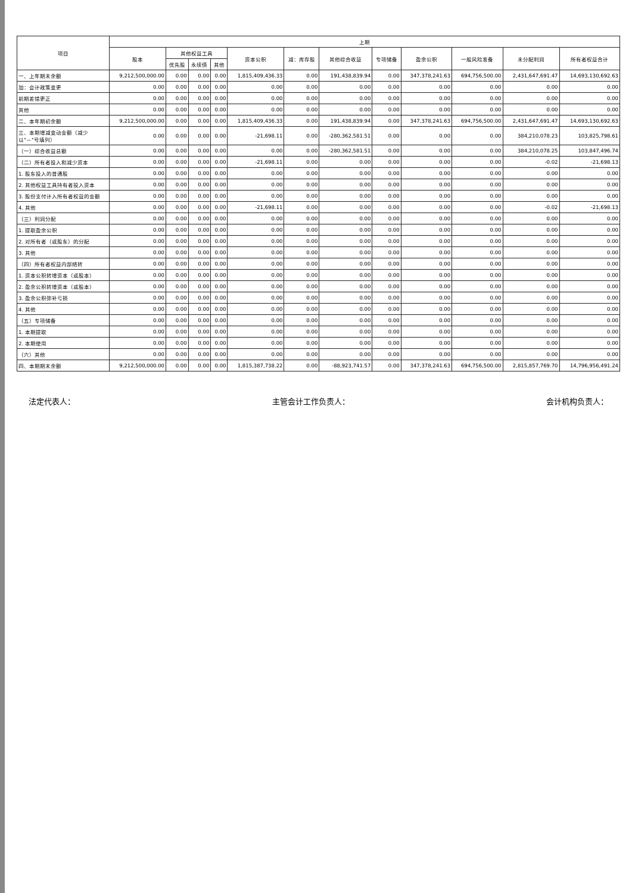| 项目 | 上期 | | | | | | | | | | | |
| --- | --- | --- | --- | --- | --- | --- | --- | --- | --- | --- | --- | --- |
| | 股本 | 其他权益工具 | | | 资本公积 | 减：库存股 | 其他综合收益 | 专项储备 | 盈余公积 | 一般风险准备 | 未分配利润 | 所有者权益合计 |
| | | 优先股 | 永续债 | 其他 | | | | | | | | |
| 一、上年期末余额 | 9,212,500,000.00 | 0.00 | 0.00 | 0.00 | 1,815,409,436.33 | 0.00 | 191,438,839.94 | 0.00 | 347,378,241.63 | 694,756,500.00 | 2,431,647,691.47 | 14,693,130,692.63 |
| 加：会计政策变更 | 0.00 | 0.00 | 0.00 | 0.00 | 0.00 | 0.00 | 0.00 | 0.00 | 0.00 | 0.00 | 0.00 | 0.00 |
| 前期差错更正 | 0.00 | 0.00 | 0.00 | 0.00 | 0.00 | 0.00 | 0.00 | 0.00 | 0.00 | 0.00 | 0.00 | 0.00 |
| 其他 | 0.00 | 0.00 | 0.00 | 0.00 | 0.00 | 0.00 | 0.00 | 0.00 | 0.00 | 0.00 | 0.00 | 0.00 |
| 二、本年期初余额 | 9,212,500,000.00 | 0.00 | 0.00 | 0.00 | 1,815,409,436.33 | 0.00 | 191,438,839.94 | 0.00 | 347,378,241.63 | 694,756,500.00 | 2,431,647,691.47 | 14,693,130,692.63 |
| 三、本期增减变动金额（减少以"－"号填列） | 0.00 | 0.00 | 0.00 | 0.00 | -21,698.11 | 0.00 | -280,362,581.51 | 0.00 | 0.00 | 0.00 | 384,210,078.23 | 103,825,798.61 |
| （一）综合收益总额 | 0.00 | 0.00 | 0.00 | 0.00 | 0.00 | 0.00 | -280,362,581.51 | 0.00 | 0.00 | 0.00 | 384,210,078.25 | 103,847,496.74 |
| （二）所有者投入和减少资本 | 0.00 | 0.00 | 0.00 | 0.00 | -21,698.11 | 0.00 | 0.00 | 0.00 | 0.00 | 0.00 | -0.02 | -21,698.13 |
| 1. 股东投入的普通股 | 0.00 | 0.00 | 0.00 | 0.00 | 0.00 | 0.00 | 0.00 | 0.00 | 0.00 | 0.00 | 0.00 | 0.00 |
| 2. 其他权益工具持有者投入资本 | 0.00 | 0.00 | 0.00 | 0.00 | 0.00 | 0.00 | 0.00 | 0.00 | 0.00 | 0.00 | 0.00 | 0.00 |
| 3. 股份支付计入所有者权益的金额 | 0.00 | 0.00 | 0.00 | 0.00 | 0.00 | 0.00 | 0.00 | 0.00 | 0.00 | 0.00 | 0.00 | 0.00 |
| 4. 其他 | 0.00 | 0.00 | 0.00 | 0.00 | -21,698.11 | 0.00 | 0.00 | 0.00 | 0.00 | 0.00 | -0.02 | -21,698.13 |
| （三）利润分配 | 0.00 | 0.00 | 0.00 | 0.00 | 0.00 | 0.00 | 0.00 | 0.00 | 0.00 | 0.00 | 0.00 | 0.00 |
| 1. 提取盈余公积 | 0.00 | 0.00 | 0.00 | 0.00 | 0.00 | 0.00 | 0.00 | 0.00 | 0.00 | 0.00 | 0.00 | 0.00 |
| 2. 对所有者（或股东）的分配 | 0.00 | 0.00 | 0.00 | 0.00 | 0.00 | 0.00 | 0.00 | 0.00 | 0.00 | 0.00 | 0.00 | 0.00 |
| 3. 其他 | 0.00 | 0.00 | 0.00 | 0.00 | 0.00 | 0.00 | 0.00 | 0.00 | 0.00 | 0.00 | 0.00 | 0.00 |
| （四）所有者权益内部结转 | 0.00 | 0.00 | 0.00 | 0.00 | 0.00 | 0.00 | 0.00 | 0.00 | 0.00 | 0.00 | 0.00 | 0.00 |
| 1. 资本公积转增资本（或股本） | 0.00 | 0.00 | 0.00 | 0.00 | 0.00 | 0.00 | 0.00 | 0.00 | 0.00 | 0.00 | 0.00 | 0.00 |
| 2. 盈余公积转增资本（或股本） | 0.00 | 0.00 | 0.00 | 0.00 | 0.00 | 0.00 | 0.00 | 0.00 | 0.00 | 0.00 | 0.00 | 0.00 |
| 3. 盈余公积弥补亏损 | 0.00 | 0.00 | 0.00 | 0.00 | 0.00 | 0.00 | 0.00 | 0.00 | 0.00 | 0.00 | 0.00 | 0.00 |
| 4. 其他 | 0.00 | 0.00 | 0.00 | 0.00 | 0.00 | 0.00 | 0.00 | 0.00 | 0.00 | 0.00 | 0.00 | 0.00 |
| （五）专项储备 | 0.00 | 0.00 | 0.00 | 0.00 | 0.00 | 0.00 | 0.00 | 0.00 | 0.00 | 0.00 | 0.00 | 0.00 |
| 1. 本期提取 | 0.00 | 0.00 | 0.00 | 0.00 | 0.00 | 0.00 | 0.00 | 0.00 | 0.00 | 0.00 | 0.00 | 0.00 |
| 2. 本期使用 | 0.00 | 0.00 | 0.00 | 0.00 | 0.00 | 0.00 | 0.00 | 0.00 | 0.00 | 0.00 | 0.00 | 0.00 |
| （六）其他 | 0.00 | 0.00 | 0.00 | 0.00 | 0.00 | 0.00 | 0.00 | 0.00 | 0.00 | 0.00 | 0.00 | 0.00 |
| 四、本期期末余额 | 9,212,500,000.00 | 0.00 | 0.00 | 0.00 | 1,815,387,738.22 | 0.00 | -88,923,741.57 | 0.00 | 347,378,241.63 | 694,756,500.00 | 2,815,857,769.70 | 14,796,956,491.24 |
法定代表人： 主管会计工作负责人： 会计机构负责人：